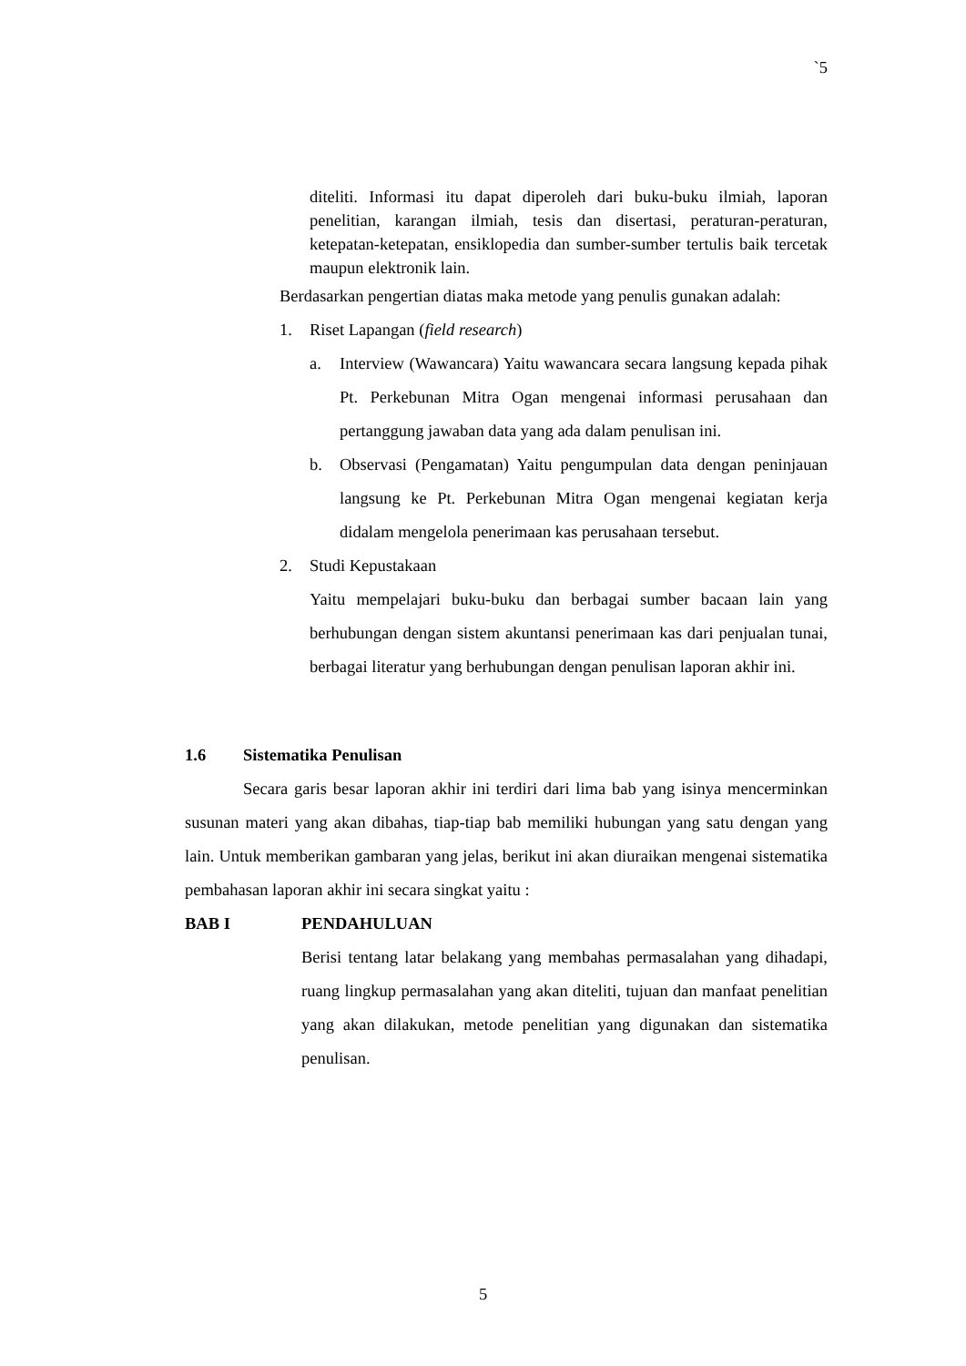`5
diteliti. Informasi itu dapat diperoleh dari buku-buku ilmiah, laporan penelitian, karangan ilmiah, tesis dan disertasi, peraturan-peraturan, ketepatan-ketepatan, ensiklopedia dan sumber-sumber tertulis baik tercetak maupun elektronik lain.
Berdasarkan pengertian diatas maka metode yang penulis gunakan adalah:
1. Riset Lapangan (field research)
a. Interview (Wawancara) Yaitu wawancara secara langsung kepada pihak Pt. Perkebunan Mitra Ogan mengenai informasi perusahaan dan pertanggung jawaban data yang ada dalam penulisan ini.
b. Observasi (Pengamatan) Yaitu pengumpulan data dengan peninjauan langsung ke Pt. Perkebunan Mitra Ogan mengenai kegiatan kerja didalam mengelola penerimaan kas perusahaan tersebut.
2. Studi Kepustakaan
Yaitu mempelajari buku-buku dan berbagai sumber bacaan lain yang berhubungan dengan sistem akuntansi penerimaan kas dari penjualan tunai, berbagai literatur yang berhubungan dengan penulisan laporan akhir ini.
1.6 Sistematika Penulisan
Secara garis besar laporan akhir ini terdiri dari lima bab yang isinya mencerminkan susunan materi yang akan dibahas, tiap-tiap bab memiliki hubungan yang satu dengan yang lain. Untuk memberikan gambaran yang jelas, berikut ini akan diuraikan mengenai sistematika pembahasan laporan akhir ini secara singkat yaitu :
BAB I PENDAHULUAN
Berisi tentang latar belakang yang membahas permasalahan yang dihadapi, ruang lingkup permasalahan yang akan diteliti, tujuan dan manfaat penelitian yang akan dilakukan, metode penelitian yang digunakan dan sistematika penulisan.
5